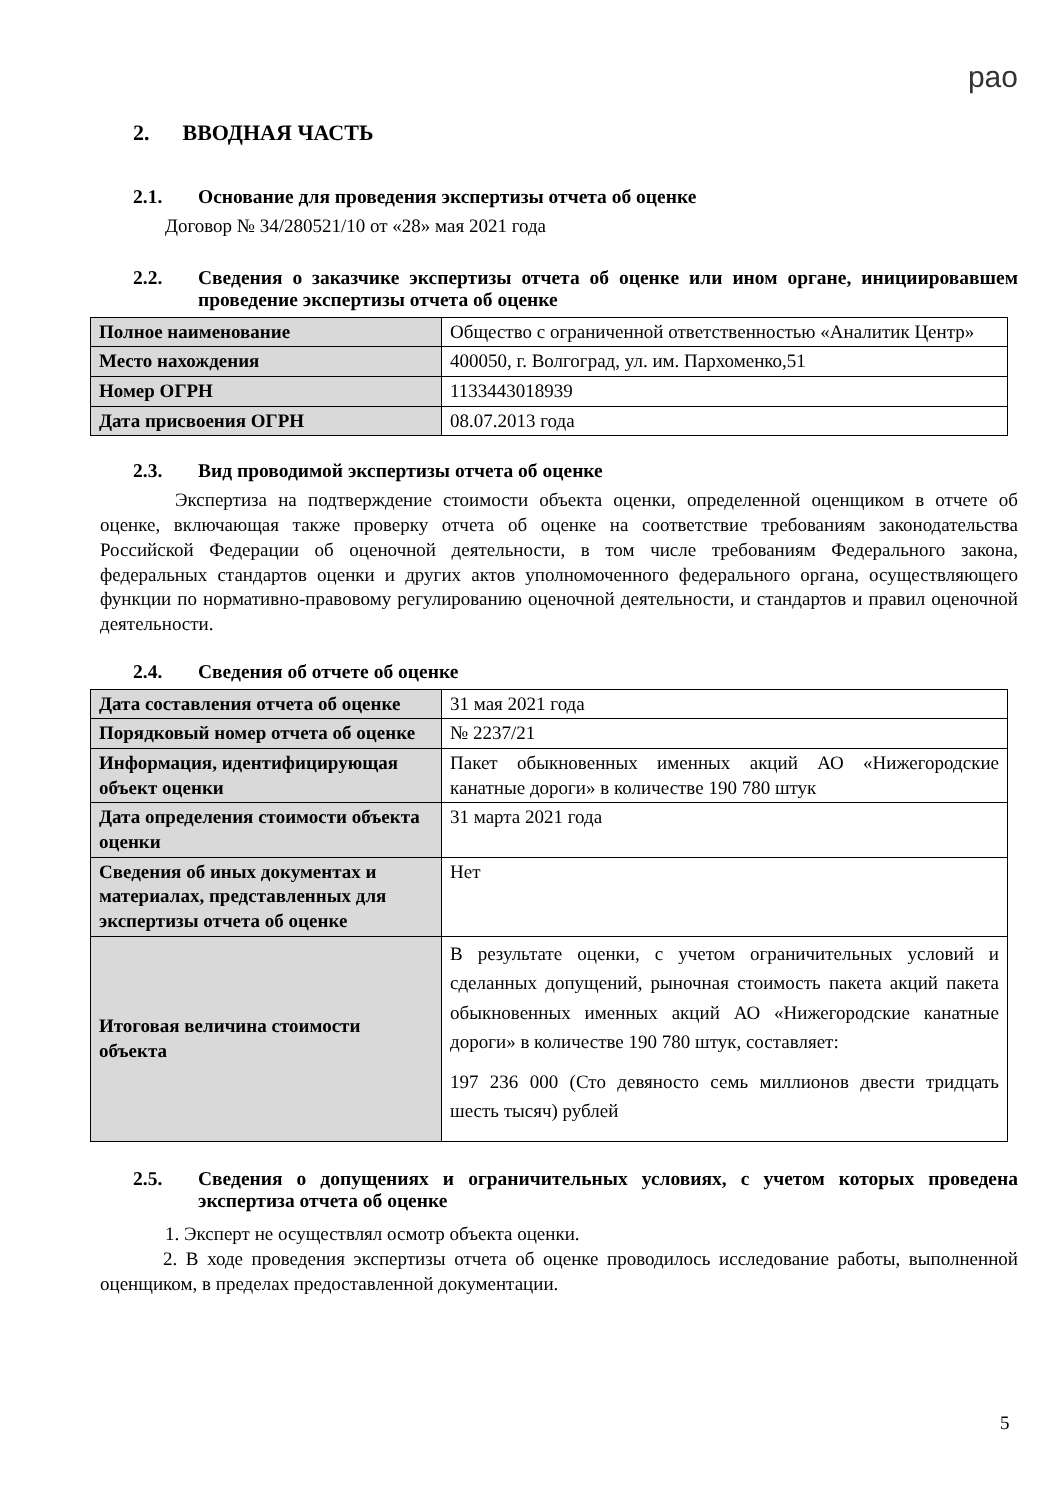рао
2. ВВОДНАЯ ЧАСТЬ
2.1. Основание для проведения экспертизы отчета об оценке
Договор № 34/280521/10 от «28» мая 2021 года
2.2. Сведения о заказчике экспертизы отчета об оценке или ином органе, инициировавшем проведение экспертизы отчета об оценке
| Полное наименование | Общество с ограниченной ответственностью «Аналитик Центр» |
| Место нахождения | 400050, г. Волгоград, ул. им. Пархоменко,51 |
| Номер ОГРН | 1133443018939 |
| Дата присвоения ОГРН | 08.07.2013 года |
2.3. Вид проводимой экспертизы отчета об оценке
Экспертиза на подтверждение стоимости объекта оценки, определенной оценщиком в отчете об оценке, включающая также проверку отчета об оценке на соответствие требованиям законодательства Российской Федерации об оценочной деятельности, в том числе требованиям Федерального закона, федеральных стандартов оценки и других актов уполномоченного федерального органа, осуществляющего функции по нормативно-правовому регулированию оценочной деятельности, и стандартов и правил оценочной деятельности.
2.4. Сведения об отчете об оценке
| Дата составления отчета об оценке | 31 мая 2021 года |
| Порядковый номер отчета об оценке | № 2237/21 |
| Информация, идентифицирующая объект оценки | Пакет обыкновенных именных акций АО «Нижегородские канатные дороги» в количестве 190 780 штук |
| Дата определения стоимости объекта оценки | 31 марта 2021 года |
| Сведения об иных документах и материалах, представленных для экспертизы отчета об оценке | Нет |
| Итоговая величина стоимости объекта | В результате оценки, с учетом ограничительных условий и сделанных допущений, рыночная стоимость пакета акций пакета обыкновенных именных акций АО «Нижегородские канатные дороги» в количестве 190 780 штук, составляет: 197 236 000 (Сто девяносто семь миллионов двести тридцать шесть тысяч) рублей |
2.5. Сведения о допущениях и ограничительных условиях, с учетом которых проведена экспертиза отчета об оценке
1. Эксперт не осуществлял осмотр объекта оценки.
2. В ходе проведения экспертизы отчета об оценке проводилось исследование работы, выполненной оценщиком, в пределах предоставленной документации.
5